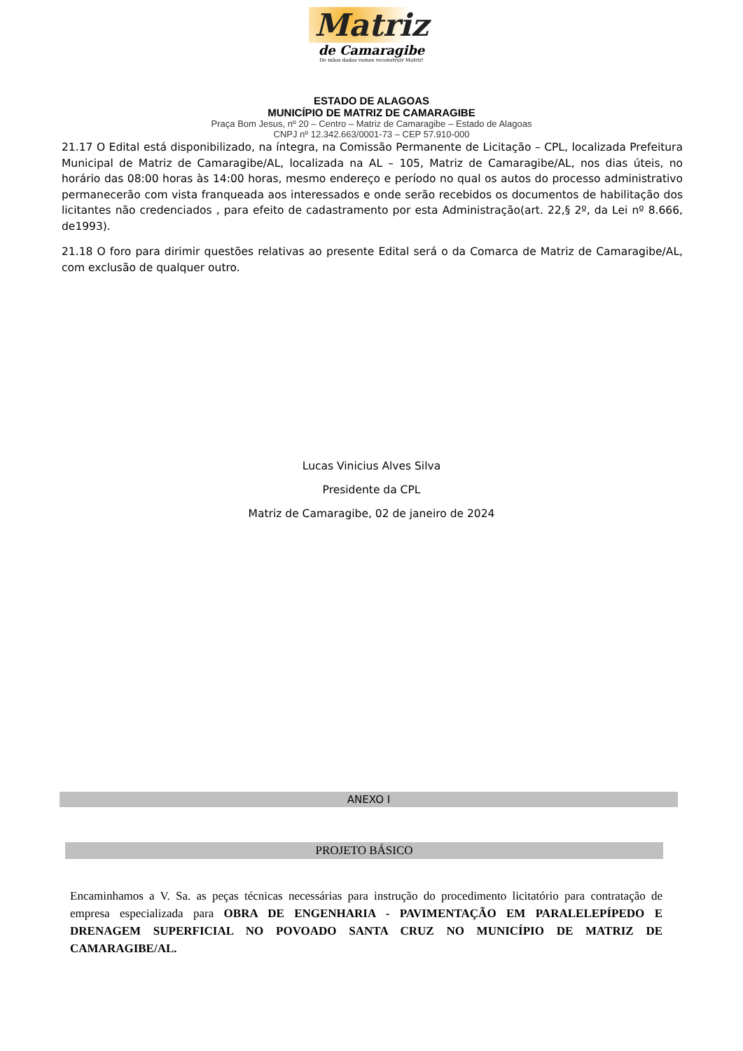Matriz
de Camaragibe
De mãos dadas vamos reconstruir Matriz!
ESTADO DE ALAGOAS
MUNICÍPIO DE MATRIZ DE CAMARAGIBE
Praça Bom Jesus, nº 20 – Centro – Matriz de Camaragibe – Estado de Alagoas
CNPJ nº 12.342.663/0001-73 – CEP 57.910-000
21.17 O Edital está disponibilizado, na íntegra, na Comissão Permanente de Licitação – CPL, localizada Prefeitura Municipal de Matriz de Camaragibe/AL, localizada na AL – 105, Matriz de Camaragibe/AL, nos dias úteis, no horário das 08:00 horas às 14:00 horas, mesmo endereço e período no qual os autos do processo administrativo permanecerão com vista franqueada aos interessados e onde serão recebidos os documentos de habilitação dos licitantes não credenciados , para efeito de cadastramento por esta Administração(art. 22,§ 2º, da Lei nº 8.666, de1993).
21.18 O foro para dirimir questões relativas ao presente Edital será o da Comarca de Matriz de Camaragibe/AL, com exclusão de qualquer outro.
Lucas Vinicius Alves Silva
Presidente da CPL
Matriz de Camaragibe, 02 de janeiro de 2024
ANEXO I
PROJETO BÁSICO
Encaminhamos a V. Sa. as peças técnicas necessárias para instrução do procedimento licitatório para contratação de empresa especializada para OBRA DE ENGENHARIA - PAVIMENTAÇÃO EM PARALELEPÍPEDO E DRENAGEM SUPERFICIAL NO POVOADO SANTA CRUZ NO MUNICÍPIO DE MATRIZ DE CAMARAGIBE/AL.